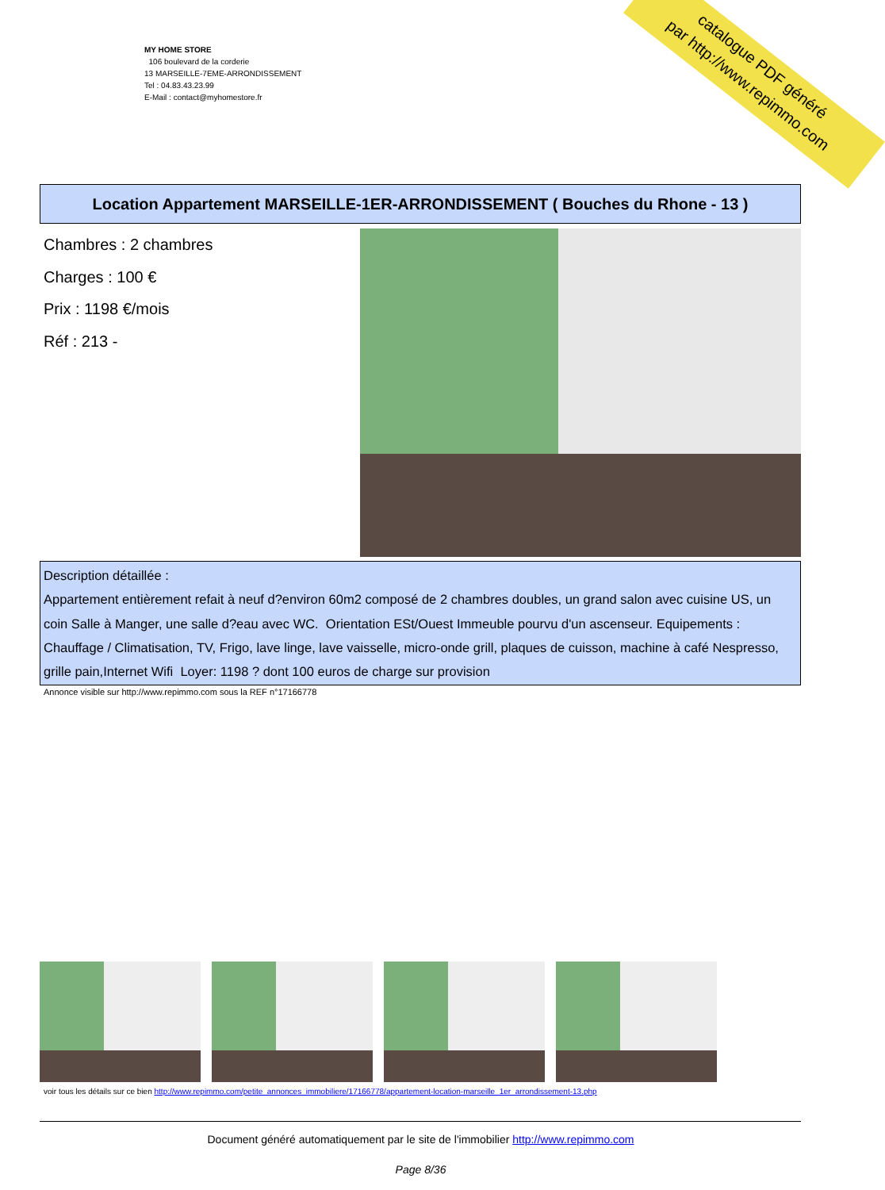MY HOME STORE
106 boulevard de la corderie
13 MARSEILLE-7EME-ARRONDISSEMENT
Tel : 04.83.43.23.99
E-Mail : contact@myhomestore.fr
catalogue PDF généré
par http://www.repimmo.com
Location Appartement MARSEILLE-1ER-ARRONDISSEMENT ( Bouches du Rhone - 13 )
Chambres : 2 chambres
Charges : 100 €
Prix : 1198 €/mois
Réf : 213 -
Description détaillée :
Appartement entièrement refait à neuf d?environ 60m2 composé de 2 chambres doubles, un grand salon avec cuisine US, un coin Salle à Manger, une salle d?eau avec WC. Orientation ESt/Ouest Immeuble pourvu d'un ascenseur. Equipements : Chauffage / Climatisation, TV, Frigo, lave linge, lave vaisselle, micro-onde grill, plaques de cuisson, machine à café Nespresso, grille pain,Internet Wifi Loyer: 1198 ? dont 100 euros de charge sur provision
Annonce visible sur http://www.repimmo.com sous la REF n°17166778
voir tous les détails sur ce bien http://www.repimmo.com/petite_annonces_immobiliere/17166778/appartement-location-marseille_1er_arrondissement-13.php
Document généré automatiquement par le site de l'immobilier http://www.repimmo.com
Page 8/36